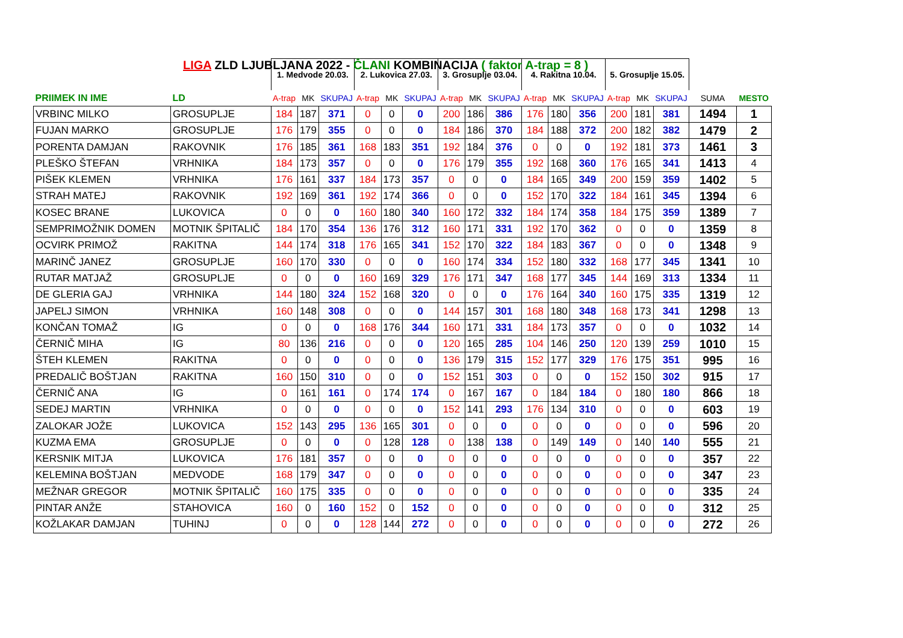LIGA ZLD LJUBLJANA 2022 - ČLANI KOMBINACIJA ( faktor A-trap = 8 )
| | | 1. Medvode 20.03. | | | 2. Lukovica 27.03. | | | 3. Grosuplje 03.04. | | | 4. Rakitna 10.04. | | | 5. Grosuplje 15.05. | | | | |
| --- | --- | --- | --- | --- | --- | --- | --- | --- | --- | --- | --- | --- | --- | --- | --- | --- | --- | --- |
| PRIIMEK IN IME | LD | A-trap | MK | SKUPAJ | A-trap | MK | SKUPAJ | A-trap | MK | SKUPAJ | A-trap | MK | SKUPAJ | A-trap | MK | SKUPAJ | SUMA | MESTO |
| VRBINC MILKO | GROSUPLJE | 184 | 187 | 371 | 0 | 0 | 0 | 200 | 186 | 386 | 176 | 180 | 356 | 200 | 181 | 381 | 1494 | 1 |
| FUJAN MARKO | GROSUPLJE | 176 | 179 | 355 | 0 | 0 | 0 | 184 | 186 | 370 | 184 | 188 | 372 | 200 | 182 | 382 | 1479 | 2 |
| PORENTA DAMJAN | RAKOVNIK | 176 | 185 | 361 | 168 | 183 | 351 | 192 | 184 | 376 | 0 | 0 | 0 | 192 | 181 | 373 | 1461 | 3 |
| PLEŠKO ŠTEFAN | VRHNIKA | 184 | 173 | 357 | 0 | 0 | 0 | 176 | 179 | 355 | 192 | 168 | 360 | 176 | 165 | 341 | 1413 | 4 |
| PIŠEK KLEMEN | VRHNIKA | 176 | 161 | 337 | 184 | 173 | 357 | 0 | 0 | 0 | 184 | 165 | 349 | 200 | 159 | 359 | 1402 | 5 |
| STRAH MATEJ | RAKOVNIK | 192 | 169 | 361 | 192 | 174 | 366 | 0 | 0 | 0 | 152 | 170 | 322 | 184 | 161 | 345 | 1394 | 6 |
| KOSEC BRANE | LUKOVICA | 0 | 0 | 0 | 160 | 180 | 340 | 160 | 172 | 332 | 184 | 174 | 358 | 184 | 175 | 359 | 1389 | 7 |
| SEMPRIMOŽNIK DOMEN | MOTNIK ŠPITALIČ | 184 | 170 | 354 | 136 | 176 | 312 | 160 | 171 | 331 | 192 | 170 | 362 | 0 | 0 | 0 | 1359 | 8 |
| OCVIRK PRIMOŽ | RAKITNA | 144 | 174 | 318 | 176 | 165 | 341 | 152 | 170 | 322 | 184 | 183 | 367 | 0 | 0 | 0 | 1348 | 9 |
| MARINČ JANEZ | GROSUPLJE | 160 | 170 | 330 | 0 | 0 | 0 | 160 | 174 | 334 | 152 | 180 | 332 | 168 | 177 | 345 | 1341 | 10 |
| RUTAR MATJAŽ | GROSUPLJE | 0 | 0 | 0 | 160 | 169 | 329 | 176 | 171 | 347 | 168 | 177 | 345 | 144 | 169 | 313 | 1334 | 11 |
| DE GLERIA GAJ | VRHNIKA | 144 | 180 | 324 | 152 | 168 | 320 | 0 | 0 | 0 | 176 | 164 | 340 | 160 | 175 | 335 | 1319 | 12 |
| JAPELJ SIMON | VRHNIKA | 160 | 148 | 308 | 0 | 0 | 0 | 144 | 157 | 301 | 168 | 180 | 348 | 168 | 173 | 341 | 1298 | 13 |
| KONČAN TOMAŽ | IG | 0 | 0 | 0 | 168 | 176 | 344 | 160 | 171 | 331 | 184 | 173 | 357 | 0 | 0 | 0 | 1032 | 14 |
| ČERNIČ MIHA | IG | 80 | 136 | 216 | 0 | 0 | 0 | 120 | 165 | 285 | 104 | 146 | 250 | 120 | 139 | 259 | 1010 | 15 |
| ŠTEH KLEMEN | RAKITNA | 0 | 0 | 0 | 0 | 0 | 0 | 136 | 179 | 315 | 152 | 177 | 329 | 176 | 175 | 351 | 995 | 16 |
| PREDALIČ BOŠTJAN | RAKITNA | 160 | 150 | 310 | 0 | 0 | 0 | 152 | 151 | 303 | 0 | 0 | 0 | 152 | 150 | 302 | 915 | 17 |
| ČERNIČ ANA | IG | 0 | 161 | 161 | 0 | 174 | 174 | 0 | 167 | 167 | 0 | 184 | 184 | 0 | 180 | 180 | 866 | 18 |
| SEDEJ MARTIN | VRHNIKA | 0 | 0 | 0 | 0 | 0 | 0 | 152 | 141 | 293 | 176 | 134 | 310 | 0 | 0 | 0 | 603 | 19 |
| ZALOKAR JOŽE | LUKOVICA | 152 | 143 | 295 | 136 | 165 | 301 | 0 | 0 | 0 | 0 | 0 | 0 | 0 | 0 | 0 | 596 | 20 |
| KUZMA EMA | GROSUPLJE | 0 | 0 | 0 | 0 | 128 | 128 | 0 | 138 | 138 | 0 | 149 | 149 | 0 | 140 | 140 | 555 | 21 |
| KERSNIK MITJA | LUKOVICA | 176 | 181 | 357 | 0 | 0 | 0 | 0 | 0 | 0 | 0 | 0 | 0 | 0 | 0 | 0 | 357 | 22 |
| KELEMINA BOŠTJAN | MEDVODE | 168 | 179 | 347 | 0 | 0 | 0 | 0 | 0 | 0 | 0 | 0 | 0 | 0 | 0 | 0 | 347 | 23 |
| MEŽNAR GREGOR | MOTNIK ŠPITALIČ | 160 | 175 | 335 | 0 | 0 | 0 | 0 | 0 | 0 | 0 | 0 | 0 | 0 | 0 | 0 | 335 | 24 |
| PINTAR ANŽE | STAHOVICA | 160 | 0 | 160 | 152 | 0 | 152 | 0 | 0 | 0 | 0 | 0 | 0 | 0 | 0 | 0 | 312 | 25 |
| KOŽLAKAR DAMJAN | TUHINJ | 0 | 0 | 0 | 128 | 144 | 272 | 0 | 0 | 0 | 0 | 0 | 0 | 0 | 0 | 0 | 272 | 26 |